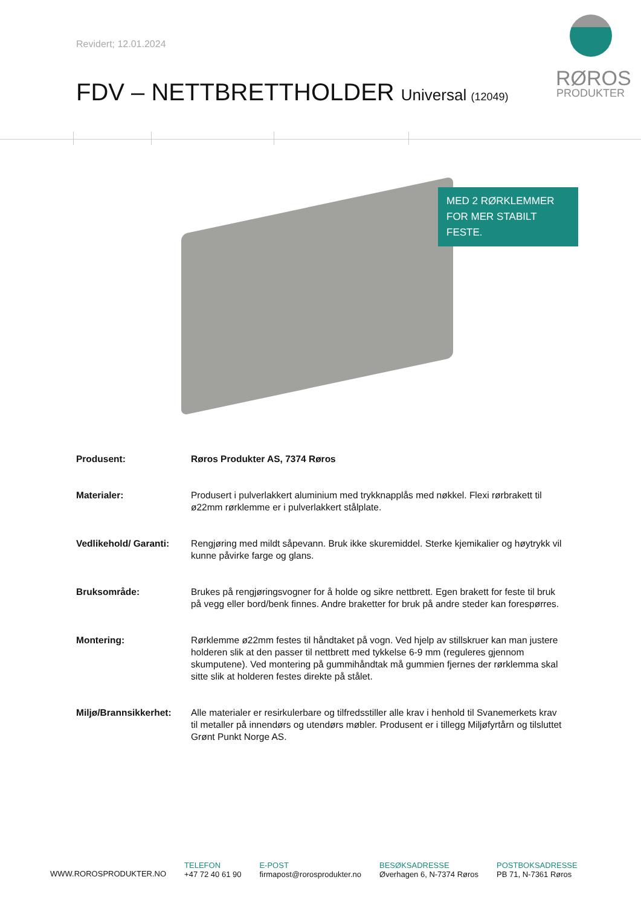Revidert; 12.01.2024
RØROS
PRODUKTER
FDV – NETTBRETTHOLDER Universal (12049)
MED 2 RØRKLEMMER
FOR MER STABILT FESTE.
Produsent: Røros Produkter AS, 7374 Røros
Materialer: Produsert i pulverlakkert aluminium med trykknapplås med nøkkel. Flexi rørbrakett til ø22mm rørklemme er i pulverlakkert stålplate.
Vedlikehold/ Garanti: Rengjøring med mildt såpevann. Bruk ikke skuremiddel. Sterke kjemikalier og høytrykk vil kunne påvirke farge og glans.
Bruksområde: Brukes på rengjøringsvogner for å holde og sikre nettbrett. Egen brakett for feste til bruk på vegg eller bord/benk finnes. Andre braketter for bruk på andre steder kan forespørres.
Montering: Rørklemme ø22mm festes til håndtaket på vogn. Ved hjelp av stillskruer kan man justere holderen slik at den passer til nettbrett med tykkelse 6-9 mm (reguleres gjennom skumputene). Ved montering på gummihåndtak må gummien fjernes der rørklemma skal sitte slik at holderen festes direkte på stålet.
Miljø/Brannsikkerhet: Alle materialer er resirkulerbare og tilfredsstiller alle krav i henhold til Svanemerkets krav til metaller på innendørs og utendørs møbler. Produsent er i tillegg Miljøfyrtårn og tilsluttet Grønt Punkt Norge AS.
WWW.ROROSPRODUKTER.NO
TELEFON
+47 72 40 61 90
E-POST
firmapost@rorosprodukter.no
BESØKSADRESSE
Øverhagen 6, N-7374 Røros
POSTBOKSADRESSE
PB 71, N-7361 Røros